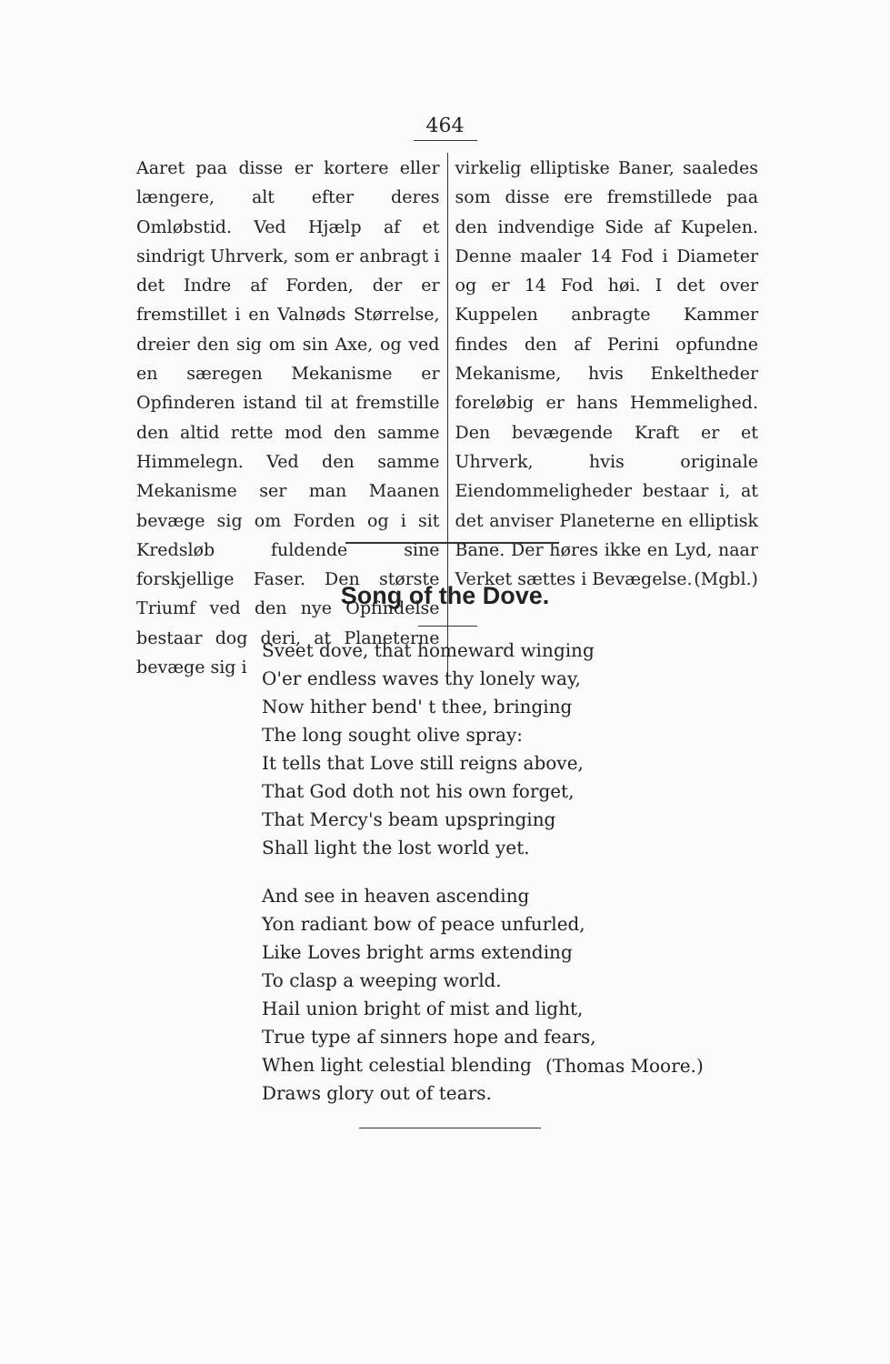464
Aaret paa disse er kortere eller længere, alt efter deres Omløbstid. Ved Hjælp af et sindrigt Uhrverk, som er anbragt i det Indre af Forden, der er fremstillet i en Valnøds Størrelse, dreier den sig om sin Axe, og ved en særegen Mekanisme er Opfinderen istand til at fremstille den altid rette mod den samme Himmelegn. Ved den samme Mekanisme ser man Maanen bevæge sig om Forden og i sit Kredsløb fuldende sine forskjellige Faser. Den største Triumf ved den nye Opfindelse bestaar dog deri, at Planeterne bevæge sig i
virkelig elliptiske Baner, saaledes som disse ere fremstillede paa den indvendige Side af Kupelen. Denne maaler 14 Fod i Diameter og er 14 Fod høi. I det over Kuppelen anbragte Kammer findes den af Perini opfundne Mekanisme, hvis Enkeltheder foreløbig er hans Hemmelighed. Den bevægende Kraft er et Uhrverk, hvis originale Eiendommeligheder bestaar i, at det anviser Planeterne en elliptisk Bane. Der høres ikke en Lyd, naar Verket sættes i Bevægelse. (Mgbl.)
Song of the Dove.
Sveet dove, that homeward winging
O'er endless waves thy lonely way,
Now hither bend' t thee, bringing
The long sought olive spray:
It tells that Love still reigns above,
That God doth not his own forget,
That Mercy's beam upspringing
Shall light the lost world yet.
And see in heaven ascending
Yon radiant bow of peace unfurled,
Like Loves bright arms extending
To clasp a weeping world.
Hail union bright of mist and light,
True type af sinners hope and fears,
When light celestial blending
Draws glory out of tears.
(Thomas Moore.)